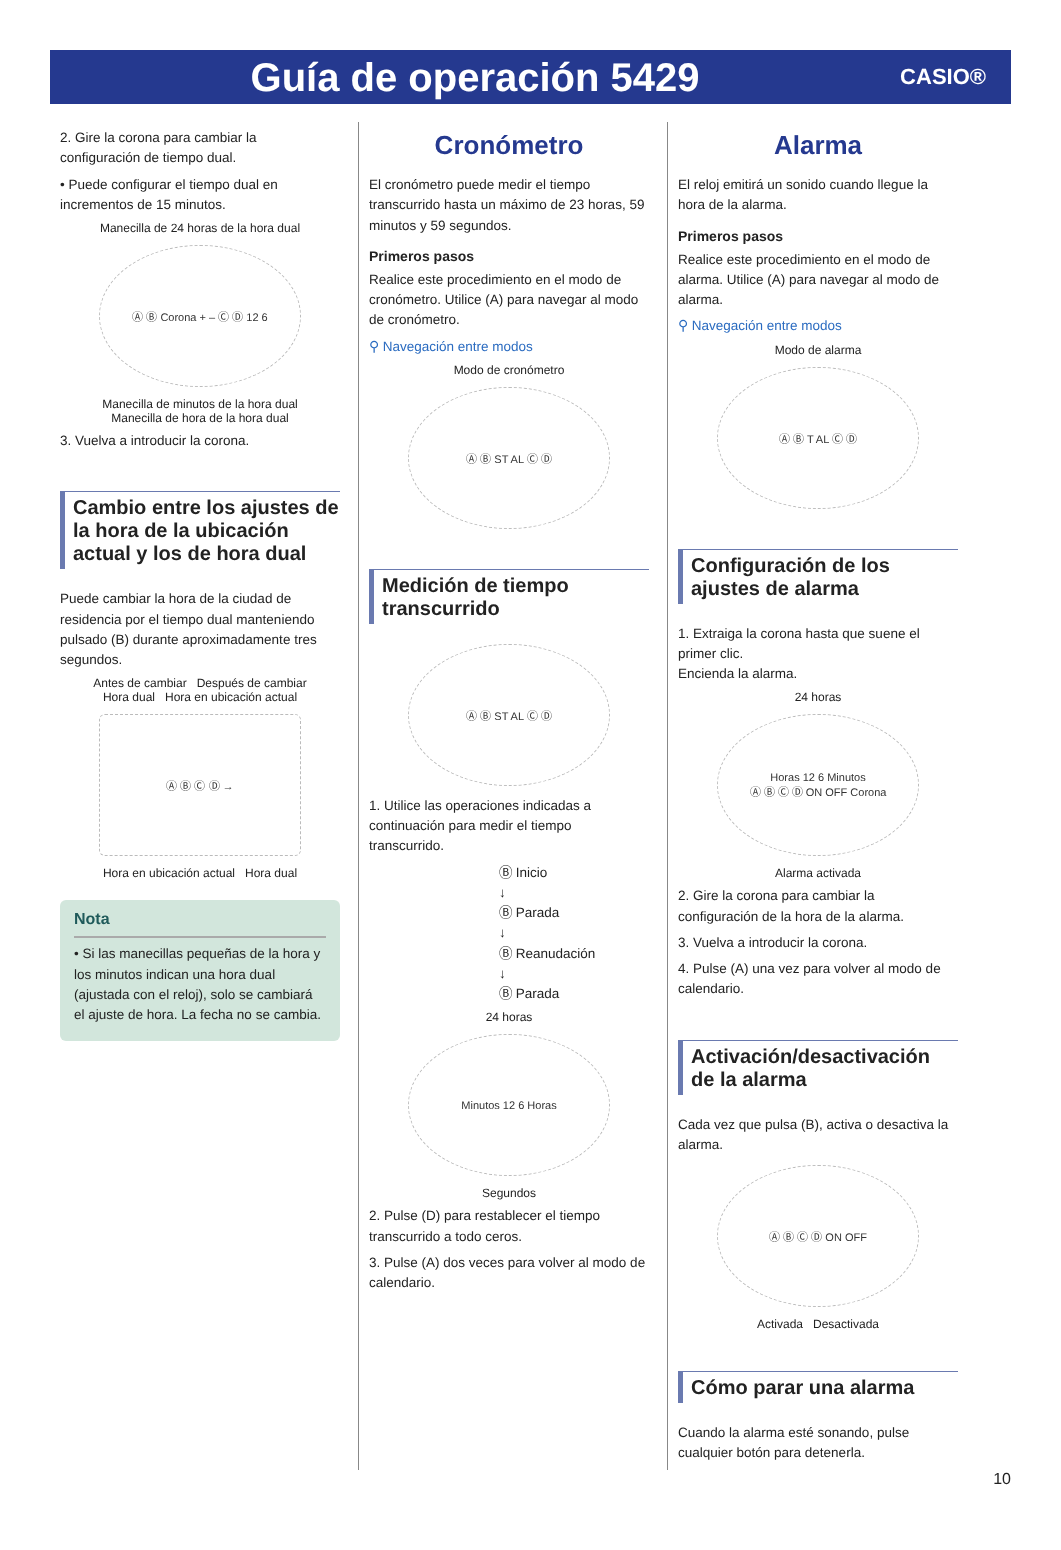Guía de operación 5429
CASIO®
2. Gire la corona para cambiar la configuración de tiempo dual.
• Puede configurar el tiempo dual en incrementos de 15 minutos.
Manecilla de 24 horas de la hora dual
Ⓐ Ⓑ Corona + – Ⓒ Ⓓ 12 6
Manecilla de minutos de la hora dual
Manecilla de hora de la hora dual
3. Vuelva a introducir la corona.
Cambio entre los ajustes de la hora de la ubicación actual y los de hora dual
Puede cambiar la hora de la ciudad de residencia por el tiempo dual manteniendo pulsado (B) durante aproximadamente tres segundos.
Antes de cambiar Después de cambiar
Hora dual Hora en ubicación actual
Ⓐ Ⓑ Ⓒ Ⓓ →
Hora en ubicación actual Hora dual
Nota
• Si las manecillas pequeñas de la hora y los minutos indican una hora dual (ajustada con el reloj), solo se cambiará el ajuste de hora. La fecha no se cambia.
Cronómetro
El cronómetro puede medir el tiempo transcurrido hasta un máximo de 23 horas, 59 minutos y 59 segundos.
Primeros pasos
Realice este procedimiento en el modo de cronómetro. Utilice (A) para navegar al modo de cronómetro.
⚲ Navegación entre modos
Modo de cronómetro
Ⓐ Ⓑ ST AL Ⓒ Ⓓ
Medición de tiempo transcurrido
Ⓐ Ⓑ ST AL Ⓒ Ⓓ
1. Utilice las operaciones indicadas a continuación para medir el tiempo transcurrido.
Ⓑ Inicio
↓
Ⓑ Parada
↓
Ⓑ Reanudación
↓
Ⓑ Parada
24 horas
Minutos 12 6 Horas
Segundos
2. Pulse (D) para restablecer el tiempo transcurrido a todo ceros.
3. Pulse (A) dos veces para volver al modo de calendario.
Alarma
El reloj emitirá un sonido cuando llegue la hora de la alarma.
Primeros pasos
Realice este procedimiento en el modo de alarma. Utilice (A) para navegar al modo de alarma.
⚲ Navegación entre modos
Modo de alarma
Ⓐ Ⓑ T AL Ⓒ Ⓓ
Configuración de los ajustes de alarma
1. Extraiga la corona hasta que suene el primer clic.
Encienda la alarma.
24 horas
Horas 12 6 Minutos
Ⓐ Ⓑ Ⓒ Ⓓ ON OFF Corona
Alarma activada
2. Gire la corona para cambiar la configuración de la hora de la alarma.
3. Vuelva a introducir la corona.
4. Pulse (A) una vez para volver al modo de calendario.
Activación/desactivación de la alarma
Cada vez que pulsa (B), activa o desactiva la alarma.
Ⓐ Ⓑ Ⓒ Ⓓ ON OFF
Activada Desactivada
Cómo parar una alarma
Cuando la alarma esté sonando, pulse cualquier botón para detenerla.
10